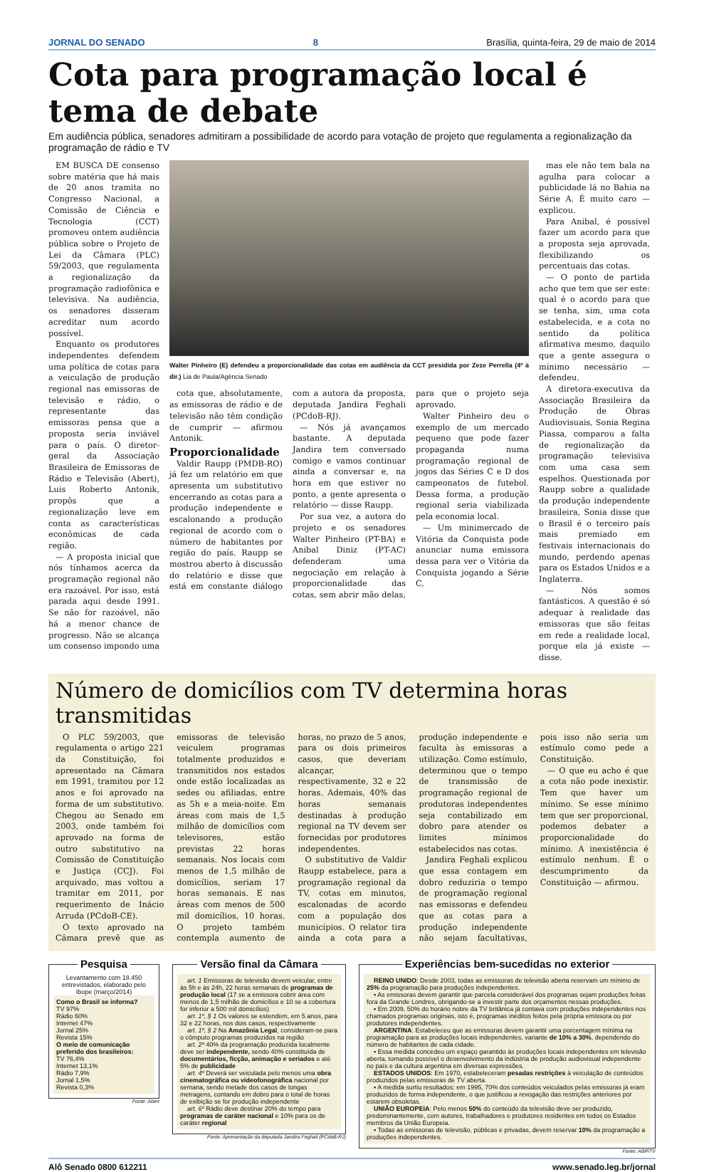JORNAL DO SENADO 8 Brasília, quinta-feira, 29 de maio de 2014
Cota para programação local é tema de debate
Em audiência pública, senadores admitiram a possibilidade de acordo para votação de projeto que regulamenta a regionalização da programação de rádio e TV
EM BUSCA DE consenso sobre matéria que há mais de 20 anos tramita no Congresso Nacional, a Comissão de Ciência e Tecnologia (CCT) promoveu ontem audiência pública sobre o Projeto de Lei da Câmara (PLC) 59/2003, que regulamenta a regionalização da programação radiofônica e televisiva. Na audiência, os senadores disseram acreditar num acordo possível.
Enquanto os produtores independentes defendem uma política de cotas para a veiculação de produção regional nas emissoras de televisão e rádio, o representante das emissoras pensa que a proposta seria inviável para o país. O diretor-geral da Associação Brasileira de Emissoras de Rádio e Televisão (Abert), Luis Roberto Antonik, propôs que a regionalização leve em conta as características econômicas de cada região.
— A proposta inicial que nós tínhamos acerca da programação regional não era razoável. Por isso, está parada aqui desde 1991. Se não for razoável, não há a menor chance de progresso. Não se alcança um consenso impondo uma
Walter Pinheiro (E) defendeu a proporcionalidade das cotas em audiência da CCT presidida por Zeze Perrella (4º à dir.) Lia de Paula/Agência Senado
cota que, absolutamente, as emissoras de rádio e de televisão não têm condição de cumprir — afirmou Antonik.
Proporcionalidade
Valdir Raupp (PMDB-RO) já fez um relatório em que apresenta um substitutivo encerrando as cotas para a produção independente e escalonando a produção regional de acordo com o número de habitantes por região do país. Raupp se mostrou aberto à discussão do relatório e disse que está em constante diálogo com a autora da proposta, deputada Jandira Feghali (PCdoB-RJ).
— Nós já avançamos bastante. A deputada Jandira tem conversado comigo e vamos continuar ainda a conversar e, na hora em que estiver no ponto, a gente apresenta o relatório — disse Raupp.
Por sua vez, a autora do projeto e os senadores Walter Pinheiro (PT-BA) e Anibal Diniz (PT-AC) defenderam uma negociação em relação à proporcionalidade das cotas, sem abrir mão delas, para que o projeto seja aprovado.
Walter Pinheiro deu o exemplo de um mercado pequeno que pode fazer propaganda numa programação regional de jogos das Séries C e D dos campeonatos de futebol. Dessa forma, a produção regional seria viabilizada pela economia local.
— Um minimercado de Vitória da Conquista pode anunciar numa emissora dessa para ver o Vitória da Conquista jogando a Série C,
mas ele não tem bala na agulha para colocar a publicidade lá no Bahia na Série A. É muito caro — explicou.
Para Anibal, é possível fazer um acordo para que a proposta seja aprovada, flexibilizando os percentuais das cotas.
— O ponto de partida acho que tem que ser este: qual é o acordo para que se tenha, sim, uma cota estabelecida, e a cota no sentido da política afirmativa mesmo, daquilo que a gente assegura o mínimo necessário — defendeu.
A diretora-executiva da Associação Brasileira da Produção de Obras Audiovisuais, Sonia Regina Piassa, comparou a falta de regionalização da programação televisiva com uma casa sem espelhos. Questionada por Raupp sobre a qualidade da produção independente brasileira, Sonia disse que o Brasil é o terceiro país mais premiado em festivais internacionais do mundo, perdendo apenas para os Estados Unidos e a Inglaterra.
— Nós somos fantásticos. A questão é só adequar à realidade das emissoras que são feitas em rede a realidade local, porque ela já existe — disse.
Número de domicílios com TV determina horas transmitidas
O PLC 59/2003, que regulamenta o artigo 221 da Constituição, foi apresentado na Câmara em 1991, tramitou por 12 anos e foi aprovado na forma de um substitutivo. Chegou ao Senado em 2003, onde também foi aprovado na forma de outro substitutivo na Comissão de Constituição e Justiça (CCJ). Foi arquivado, mas voltou a tramitar em 2011, por requerimento de Inácio Arruda (PCdoB-CE).
O texto aprovado na Câmara prevê que as emissoras de televisão veiculem programas totalmente produzidos e transmitidos nos estados onde estão localizadas as sedes ou afiliadas, entre as 5h e a meia-noite. Em áreas com mais de 1,5 milhão de domicílios com televisores, estão previstas 22 horas semanais. Nos locais com menos de 1,5 milhão de domicílios, seriam 17 horas semanais. E nas áreas com menos de 500 mil domicílios, 10 horas. O projeto também contempla aumento de horas, no prazo de 5 anos, para os dois primeiros casos, que deveriam alcançar, respectivamente, 32 e 22 horas. Ademais, 40% das horas semanais destinadas à produção regional na TV devem ser fornecidas por produtores independentes.
O substitutivo de Valdir Raupp estabelece, para a programação regional da TV, cotas em minutos, escalonadas de acordo com a população dos municípios. O relator tira ainda a cota para a produção independente e faculta às emissoras a utilização. Como estímulo, determinou que o tempo de transmissão de programação regional de produtoras independentes seja contabilizado em dobro para atender os limites mínimos estabelecidos nas cotas.
Jandira Feghali explicou que essa contagem em dobro reduziria o tempo de programação regional nas emissoras e defendeu que as cotas para a produção independente não sejam facultativas, pois isso não seria um estímulo como pede a Constituição.
— O que eu acho é que a cota não pode inexistir. Tem que haver um mínimo. Se esse mínimo tem que ser proporcional, podemos debater a proporcionalidade do mínimo. A inexistência é estímulo nenhum. É o descumprimento da Constituição — afirmou.
Pesquisa
Levantamento com 18.450 entrevistados, elaborado pelo Ibope (março/2014)
Como o Brasil se informa?
TV 97%
Rádio 60%
Internet 47%
Jornal 25%
Revista 15%
O meio de comunicação preferido dos brasileiros:
TV 76,4%
Internet 13,1%
Rádio 7,9%
Jornal 1,5%
Revista 0,3%
Fonte: Abert
Versão final da Câmara
art. 1 Emissoras de televisão devem veicular, entre às 5h e às 24h, 22 horas semanais de programas de produção local (17 se a emissora cobrir área com menos de 1,5 milhão de domicílios e 10 se a cobertura for inferior a 500 mil domicílios)
art. 1º, § 1 Os valores se estendem, em 5 anos, para 32 e 22 horas, nos dois casos, respectivamente
art. 1º, § 2 Na Amazônia Legal, consideram-se para o cômputo programas produzidos na região
art. 2º 40% da programação produzida localmente deve ser independente, sendo 40% constituída de documentários, ficção, animação e seriados e até 5% de publicidade
art. 4º Deverá ser veiculada pelo menos uma obra cinematográfica ou videofonográfica nacional por semana, sendo metade dos casos de longas metragens, contando em dobro para o total de horas de exibição se for produção independente
art. 6º Rádio deve destinar 20% do tempo para programas de caráter nacional e 10% para os de caráter regional
Fonte: Apresentação da deputada Jandira Feghali (PCdoB-RJ)
Experiências bem-sucedidas no exterior
REINO UNIDO: Desde 2003, todas as emissoras de televisão aberta reservam um mínimo de 25% da programação para produções independentes.
▪ As emissoras devem garantir que parcela considerável dos programas sejam produções feitas fora da Grande Londres, obrigando-se a investir parte dos orçamentos nessas produções.
▪ Em 2009, 50% do horário nobre da TV britânica já contava com produções independentes nos chamados programas originais, isto é, programas inéditos feitos pela própria emissora ou por produtores independentes.
ARGENTINA: Estabeleceu que as emissoras devem garantir uma porcentagem mínima na programação para as produções locais independentes, variante de 10% a 30%, dependendo do número de habitantes de cada cidade.
▪ Essa medida concedeu um espaço garantido às produções locais independentes em televisão aberta, tornando possível o desenvolvimento da indústria de produção audiovisual independente no país e da cultura argentina em diversas expressões.
ESTADOS UNIDOS: Em 1970, estabeleceram pesadas restrições à veiculação de conteúdos produzidos pelas emissoras de TV aberta.
▪ A medida surtiu resultados: em 1995, 70% dos conteúdos veiculados pelas emissoras já eram produzidos de forma independente, o que justificou a revogação das restrições anteriores por estarem obsoletas.
UNIÃO EUROPEIA: Pelo menos 50% do conteúdo da televisão deve ser produzido, predominantemente, com autores, trabalhadores e produtores residentes em todos os Estados membros da União Europeia.
▪ Todas as emissoras de televisão, públicas e privadas, devem reservar 10% da programação a produções independentes.
Fonte: ABPITV
Alô Senado 0800 612211 www.senado.leg.br/jornal